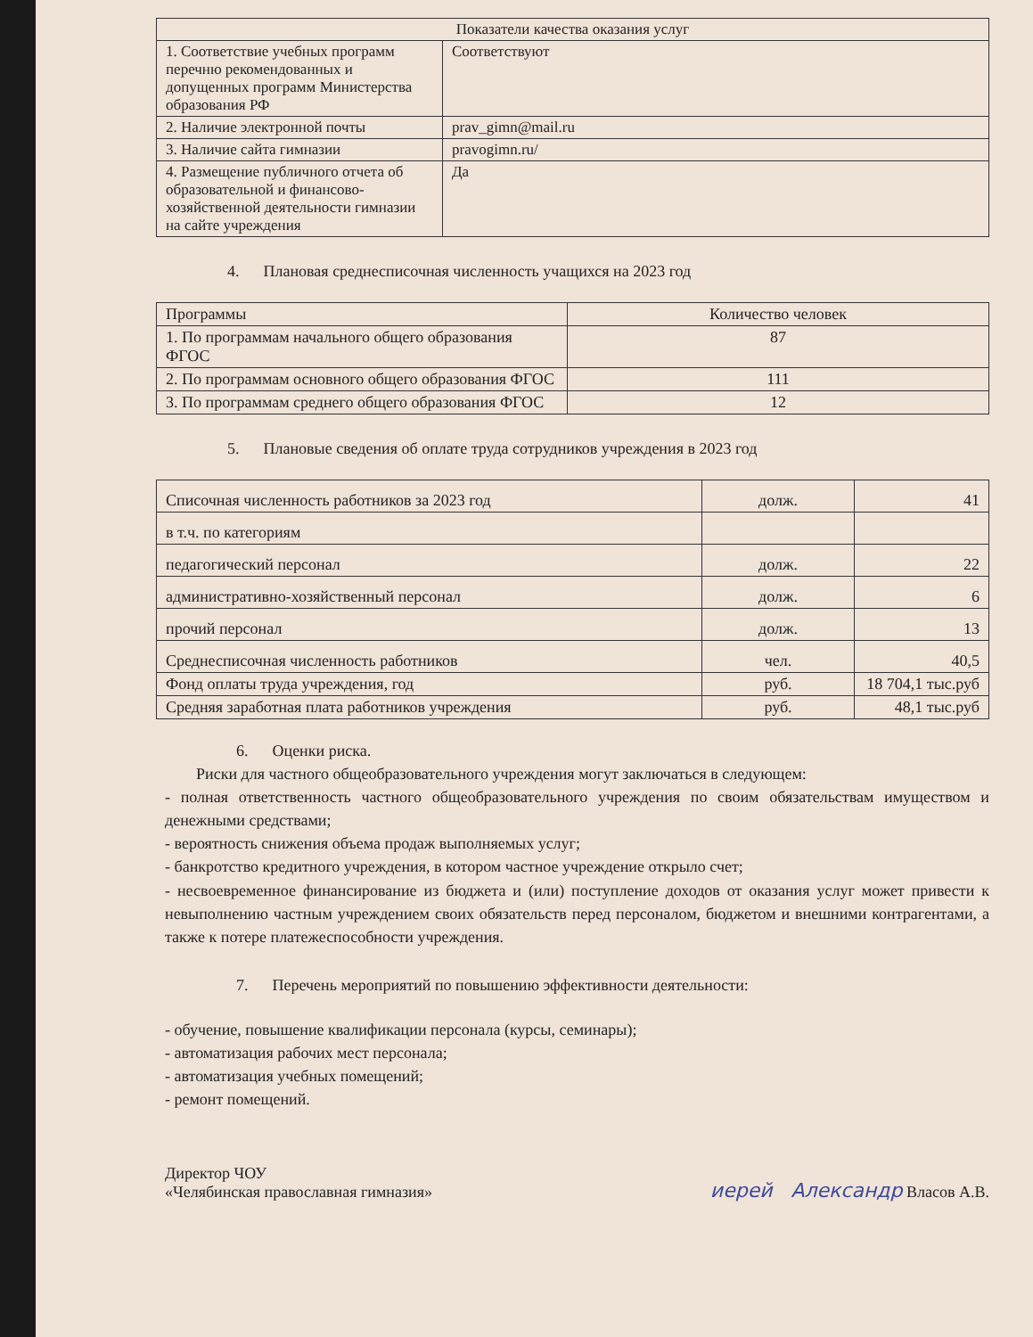| Показатели качества оказания услуг | |
| --- | --- |
| 1. Соответствие учебных программ перечню рекомендованных и допущенных программ Министерства образования РФ | Соответствуют |
| 2. Наличие электронной почты | prav_gimn@mail.ru |
| 3. Наличие сайта гимназии | pravogimn.ru/ |
| 4. Размещение публичного отчета об образовательной и финансово-хозяйственной деятельности гимназии на сайте учреждения | Да |
4. Плановая среднесписочная численность учащихся на 2023 год
| Программы | Количество человек |
| --- | --- |
| 1. По программам начального общего образования ФГОС | 87 |
| 2. По программам основного общего образования ФГОС | 111 |
| 3. По программам среднего общего образования ФГОС | 12 |
5. Плановые сведения об оплате труда сотрудников учреждения в 2023 год
| Списочная численность работников за 2023 год | долж. | 41 |
| в т.ч. по категориям | | |
| педагогический персонал | долж. | 22 |
| административно-хозяйственный персонал | долж. | 6 |
| прочий персонал | долж. | 13 |
| Среднесписочная численность работников | чел. | 40,5 |
| Фонд оплаты труда учреждения, год | руб. | 18 704,1 тыс.руб |
| Средняя заработная плата работников учреждения | руб. | 48,1 тыс.руб |
6. Оценки риска.
Риски для частного общеобразовательного учреждения могут заключаться в следующем:
- полная ответственность частного общеобразовательного учреждения по своим обязательствам имуществом и денежными средствами;
- вероятность снижения объема продаж выполняемых услуг;
- банкротство кредитного учреждения, в котором частное учреждение открыло счет;
- несвоевременное финансирование из бюджета и (или) поступление доходов от оказания услуг может привести к невыполнению частным учреждением своих обязательств перед персоналом, бюджетом и внешними контрагентами, а также к потере платежеспособности учреждения.
7. Перечень мероприятий по повышению эффективности деятельности:
- обучение, повышение квалификации персонала (курсы, семинары);
- автоматизация рабочих мест персонала;
- автоматизация учебных помещений;
- ремонт помещений.
Директор ЧОУ
«Челябинская православная гимназия»
иерей Александр Власов А.В.